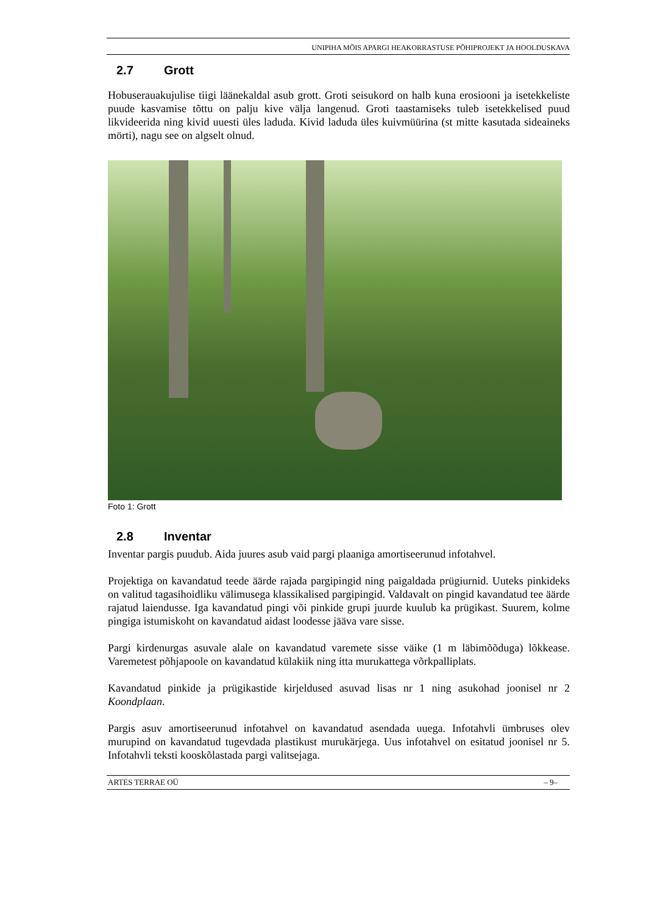UNIPIHA MÕIS APARGI HEAKORRASTUSE PÕHIPROJEKT JA HOOLDUSKAVA
2.7 Grott
Hobuserauakujulise tiigi läänekaldal asub grott. Groti seisukord on halb kuna erosiooni ja isetekkeliste puude kasvamise tõttu on palju kive välja langenud. Groti taastamiseks tuleb isetekkelised puud likvideerida ning kivid uuesti üles laduda. Kivid laduda üles kuivmüürina (st mitte kasutada sideaineks mörti), nagu see on algselt olnud.
Foto 1: Grott
2.8 Inventar
Inventar pargis puudub. Aida juures asub vaid pargi plaaniga amortiseerunud infotahvel.
Projektiga on kavandatud teede äärde rajada pargipingid ning paigaldada prügiurnid. Uuteks pinkideks on valitud tagasihoidliku välimusega klassikalised pargipingid. Valdavalt on pingid kavandatud tee äärde rajatud laiendusse. Iga kavandatud pingi või pinkide grupi juurde kuulub ka prügikast. Suurem, kolme pingiga istumiskoht on kavandatud aidast loodesse jääva vare sisse.
Pargi kirdenurgas asuvale alale on kavandatud varemete sisse väike (1 m läbimõõduga) lõkkease. Varemetest põhjapoole on kavandatud külakiik ning itta murukattega võrkpalliplats.
Kavandatud pinkide ja prügikastide kirjeldused asuvad lisas nr 1 ning asukohad joonisel nr 2 Koondplaan.
Pargis asuv amortiseerunud infotahvel on kavandatud asendada uuega. Infotahvli ümbruses olev murupind on kavandatud tugevdada plastikust murukärjega. Uus infotahvel on esitatud joonisel nr 5. Infotahvli teksti kooskõlastada pargi valitsejaga.
ARTES TERRAE OÜ – 9–